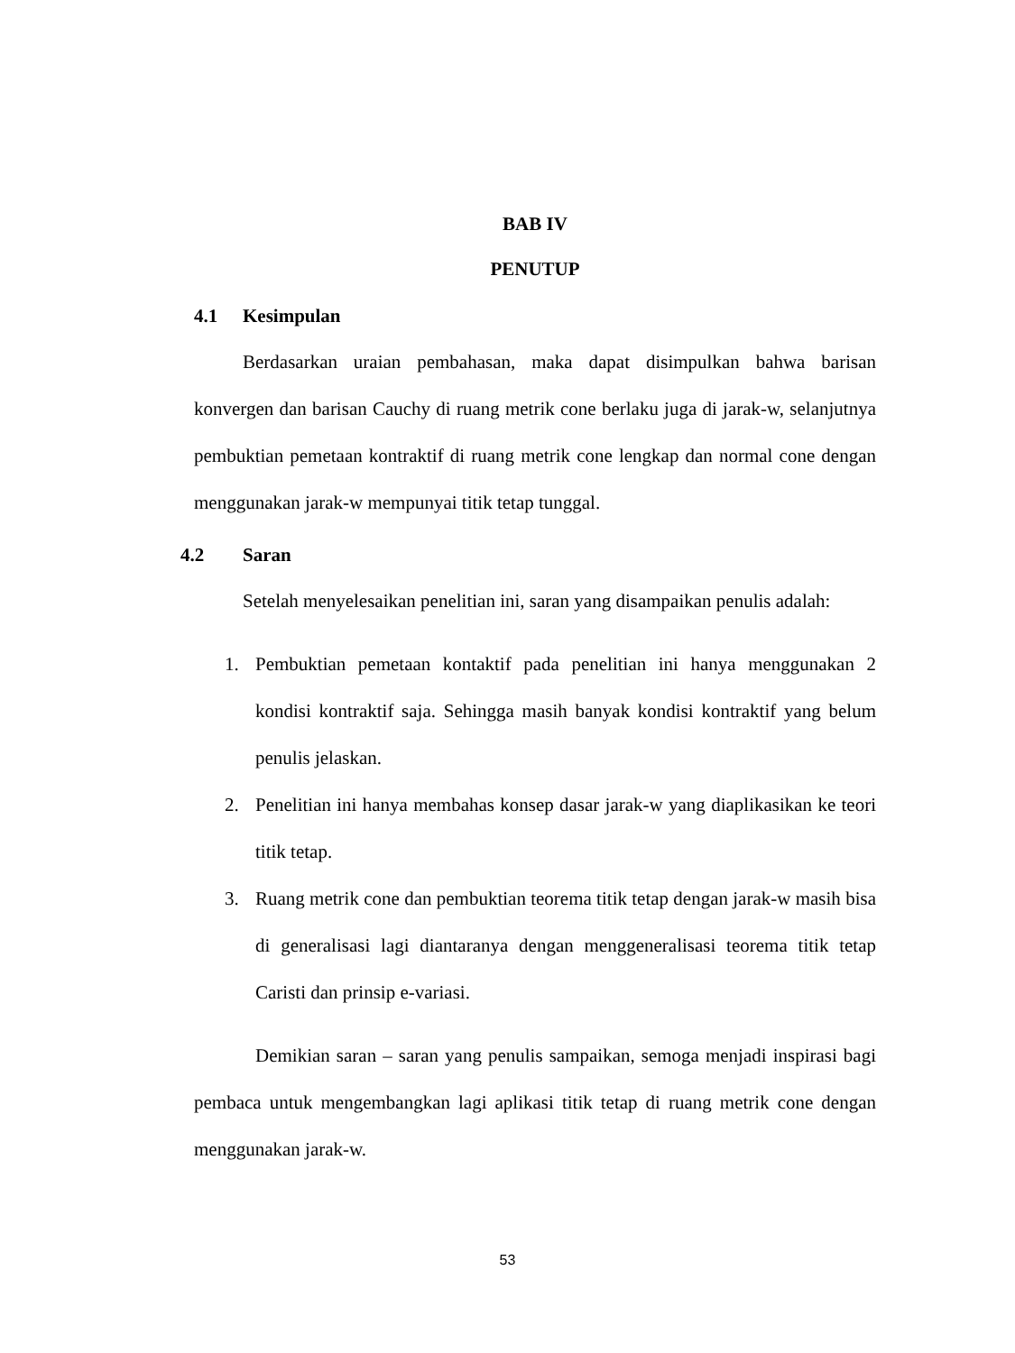BAB IV
PENUTUP
4.1 Kesimpulan
Berdasarkan uraian pembahasan, maka dapat disimpulkan bahwa barisan konvergen dan barisan Cauchy di ruang metrik cone berlaku juga di jarak-w, selanjutnya pembuktian pemetaan kontraktif di ruang metrik cone lengkap dan normal cone dengan menggunakan jarak-w mempunyai titik tetap tunggal.
4.2 Saran
Setelah menyelesaikan penelitian ini, saran yang disampaikan penulis adalah:
1. Pembuktian pemetaan kontaktif pada penelitian ini hanya menggunakan 2 kondisi kontraktif saja. Sehingga masih banyak kondisi kontraktif yang belum penulis jelaskan.
2. Penelitian ini hanya membahas konsep dasar jarak-w yang diaplikasikan ke teori titik tetap.
3. Ruang metrik cone dan pembuktian teorema titik tetap dengan jarak-w masih bisa di generalisasi lagi diantaranya dengan menggeneralisasi teorema titik tetap Caristi dan prinsip e-variasi.
Demikian saran – saran yang penulis sampaikan, semoga menjadi inspirasi bagi pembaca untuk mengembangkan lagi aplikasi titik tetap di ruang metrik cone dengan menggunakan jarak-w.
53